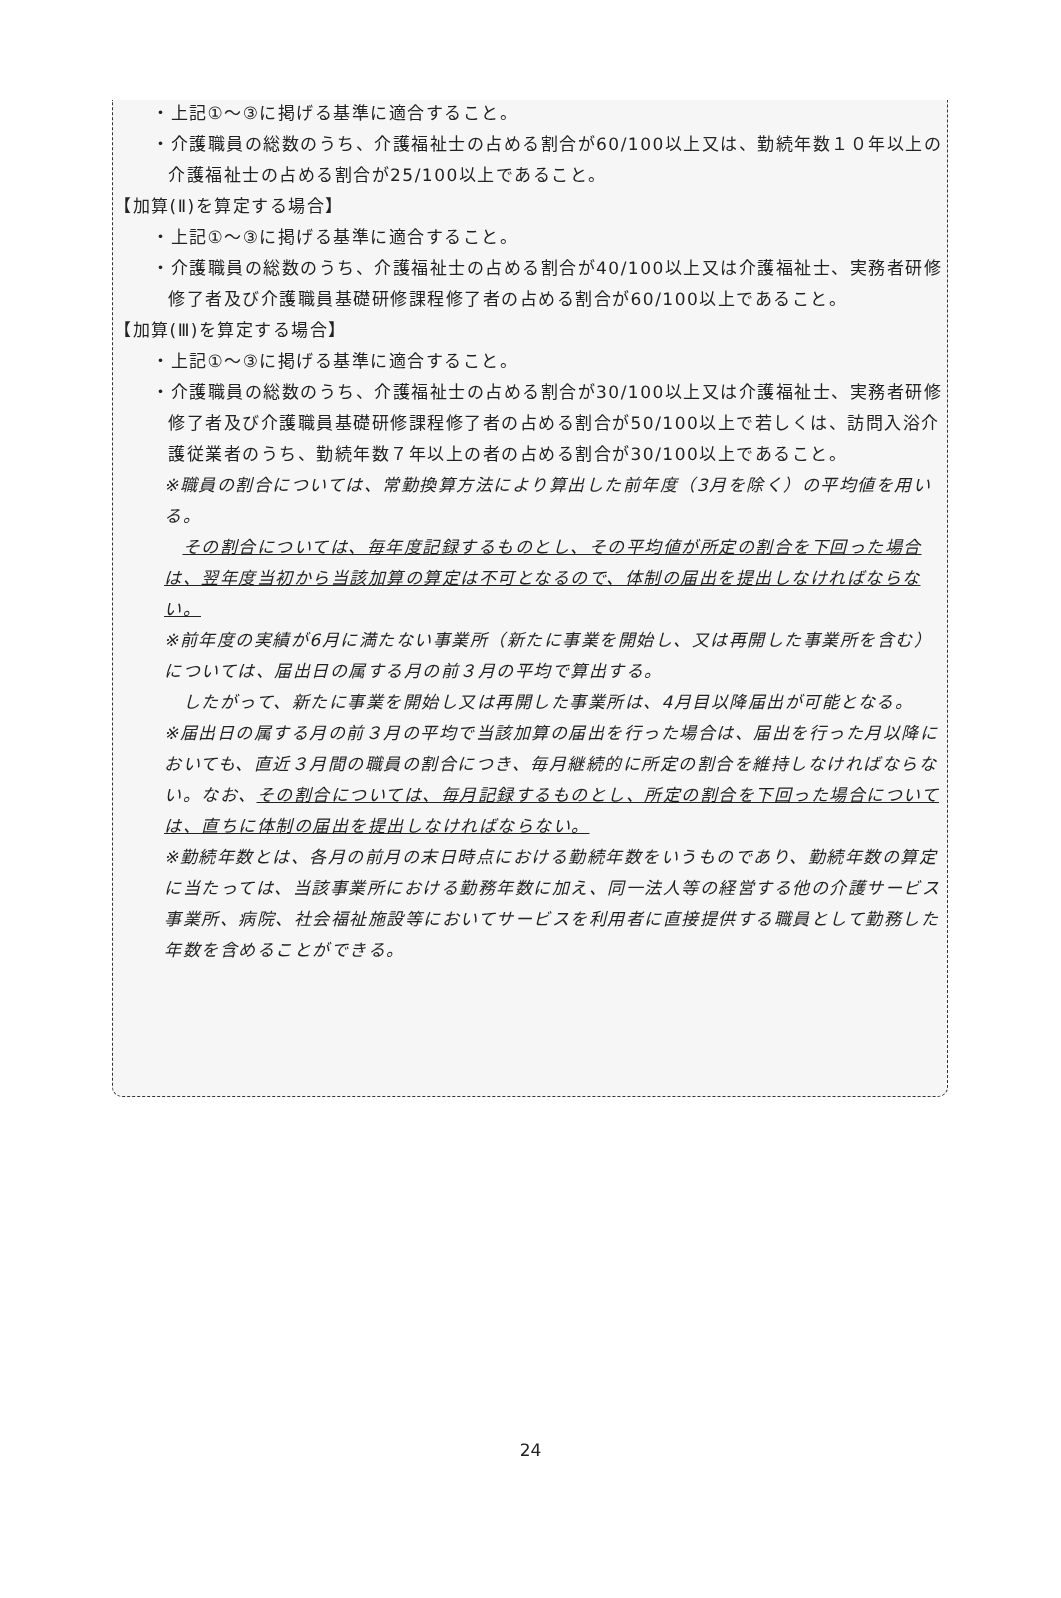・上記①～③に掲げる基準に適合すること。
・介護職員の総数のうち、介護福祉士の占める割合が60/100以上又は、勤続年数１０年以上の介護福祉士の占める割合が25/100以上であること。
【加算(Ⅱ)を算定する場合】
・上記①～③に掲げる基準に適合すること。
・介護職員の総数のうち、介護福祉士の占める割合が40/100以上又は介護福祉士、実務者研修修了者及び介護職員基礎研修課程修了者の占める割合が60/100以上であること。
【加算(Ⅲ)を算定する場合】
・上記①～③に掲げる基準に適合すること。
・介護職員の総数のうち、介護福祉士の占める割合が30/100以上又は介護福祉士、実務者研修修了者及び介護職員基礎研修課程修了者の占める割合が50/100以上で若しくは、訪問入浴介護従業者のうち、勤続年数７年以上の者の占める割合が30/100以上であること。
※職員の割合については、常勤換算方法により算出した前年度（3月を除く）の平均値を用いる。
　その割合については、毎年度記録するものとし、その平均値が所定の割合を下回った場合は、翌年度当初から当該加算の算定は不可となるので、体制の届出を提出しなければならない。
※前年度の実績が6月に満たない事業所（新たに事業を開始し、又は再開した事業所を含む）については、届出日の属する月の前３月の平均で算出する。
　したがって、新たに事業を開始し又は再開した事業所は、4月目以降届出が可能となる。
※届出日の属する月の前３月の平均で当該加算の届出を行った場合は、届出を行った月以降においても、直近３月間の職員の割合につき、毎月継続的に所定の割合を維持しなければならない。なお、その割合については、毎月記録するものとし、所定の割合を下回った場合については、直ちに体制の届出を提出しなければならない。
※勤続年数とは、各月の前月の末日時点における勤続年数をいうものであり、勤続年数の算定に当たっては、当該事業所における勤務年数に加え、同一法人等の経営する他の介護サービス事業所、病院、社会福祉施設等においてサービスを利用者に直接提供する職員として勤務した年数を含めることができる。
24